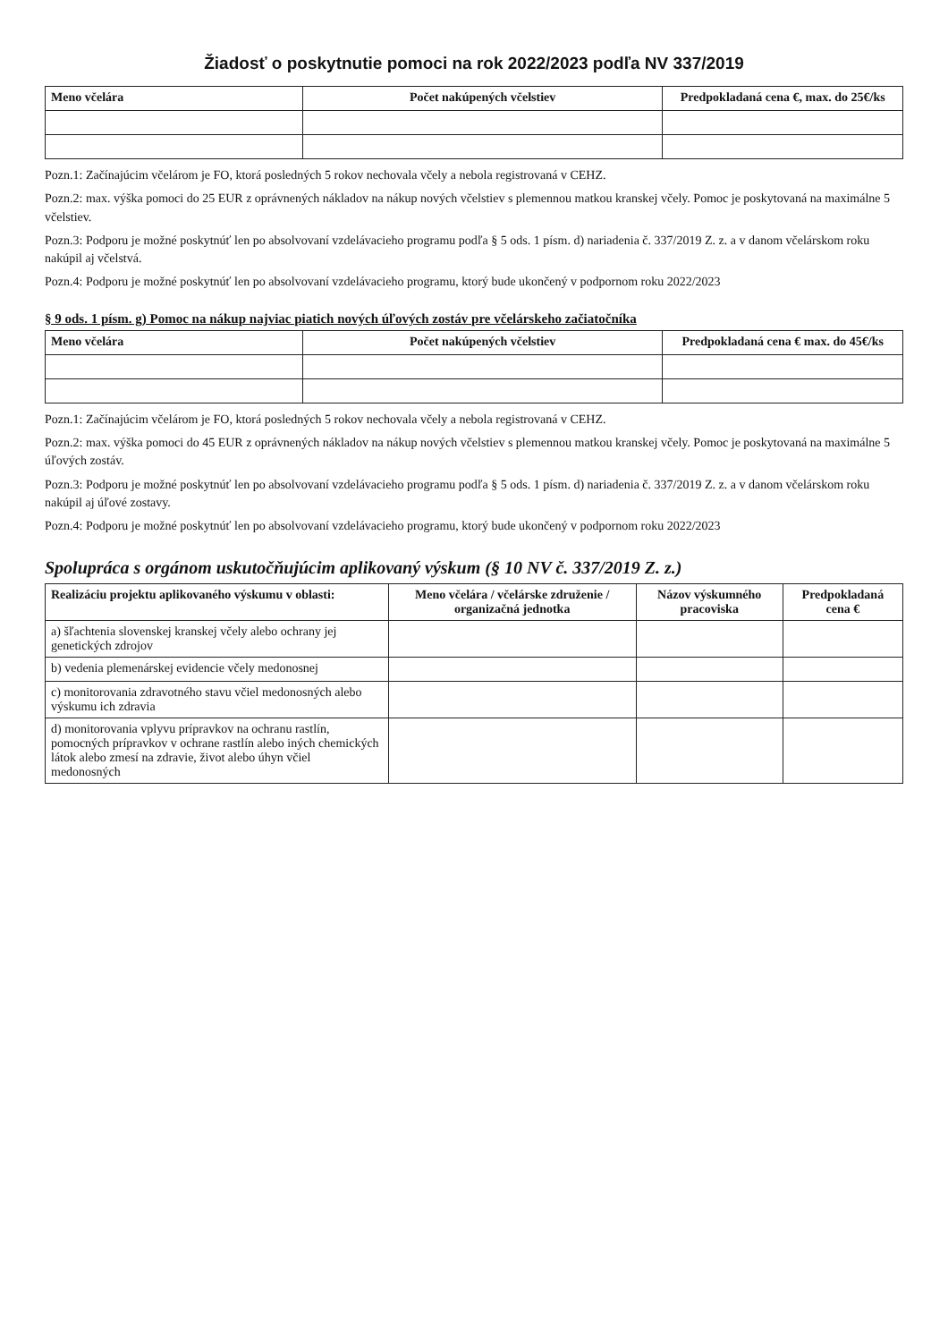Žiadosť o poskytnutie pomoci na rok 2022/2023 podľa NV 337/2019
| Meno včelára | Počet nakúpených včelstiev | Predpokladaná cena €, max. do 25€/ks |
| --- | --- | --- |
Pozn.1: Začínajúcim včelárom je FO, ktorá posledných 5 rokov nechovala včely a nebola registrovaná v CEHZ.
Pozn.2: max. výška pomoci do 25 EUR z oprávnených nákladov na nákup nových včelstiev s plemennou matkou kranskej včely. Pomoc je poskytovaná na maximálne 5 včelstiev.
Pozn.3: Podporu je možné poskytnúť len po absolvovaní vzdelávacieho programu podľa § 5 ods. 1 písm. d) nariadenia č. 337/2019 Z. z. a v danom včelárskom roku nakúpil aj včelstvá.
Pozn.4: Podporu je možné poskytnúť len po absolvovaní vzdelávacieho programu, ktorý bude ukončený v podpornom roku 2022/2023
§ 9 ods. 1 písm. g) Pomoc na nákup najviac piatich nových úľových zostáv pre včelárskeho začiatočníka
| Meno včelára | Počet nakúpených včelstiev | Predpokladaná cena € max. do 45€/ks |
| --- | --- | --- |
Pozn.1: Začínajúcim včelárom je FO, ktorá posledných 5 rokov nechovala včely a nebola registrovaná v CEHZ.
Pozn.2: max. výška pomoci do 45 EUR z oprávnených nákladov na nákup nových včelstiev s plemennou matkou kranskej včely. Pomoc je poskytovaná na maximálne 5 úľových zostáv.
Pozn.3: Podporu je možné poskytnúť len po absolvovaní vzdelávacieho programu podľa § 5 ods. 1 písm. d) nariadenia č. 337/2019 Z. z. a v danom včelárskom roku nakúpil aj úľové zostavy.
Pozn.4: Podporu je možné poskytnúť len po absolvovaní vzdelávacieho programu, ktorý bude ukončený v podpornom roku 2022/2023
Spolupráca s orgánom uskutočňujúcim aplikovaný výskum (§ 10 NV č. 337/2019 Z. z.)
| Realizáciu projektu aplikovaného výskumu v oblasti: | Meno včelára / včelárske združenie / organizačná jednotka | Názov výskumného pracoviska | Predpokladaná cena € |
| --- | --- | --- | --- |
| a) šľachtenia slovenskej kranskej včely alebo ochrany jej genetických zdrojov | | | |
| b) vedenia plemenárskej evidencie včely medonosnej | | | |
| c) monitorovania zdravotného stavu včiel medonosných alebo výskumu ich zdravia | | | |
| d) monitorovania vplyvu prípravkov na ochranu rastlín, pomocných prípravkov v ochrane rastlín alebo iných chemických látok alebo zmesí na zdravie, život alebo úhyn včiel medonosných | | | |